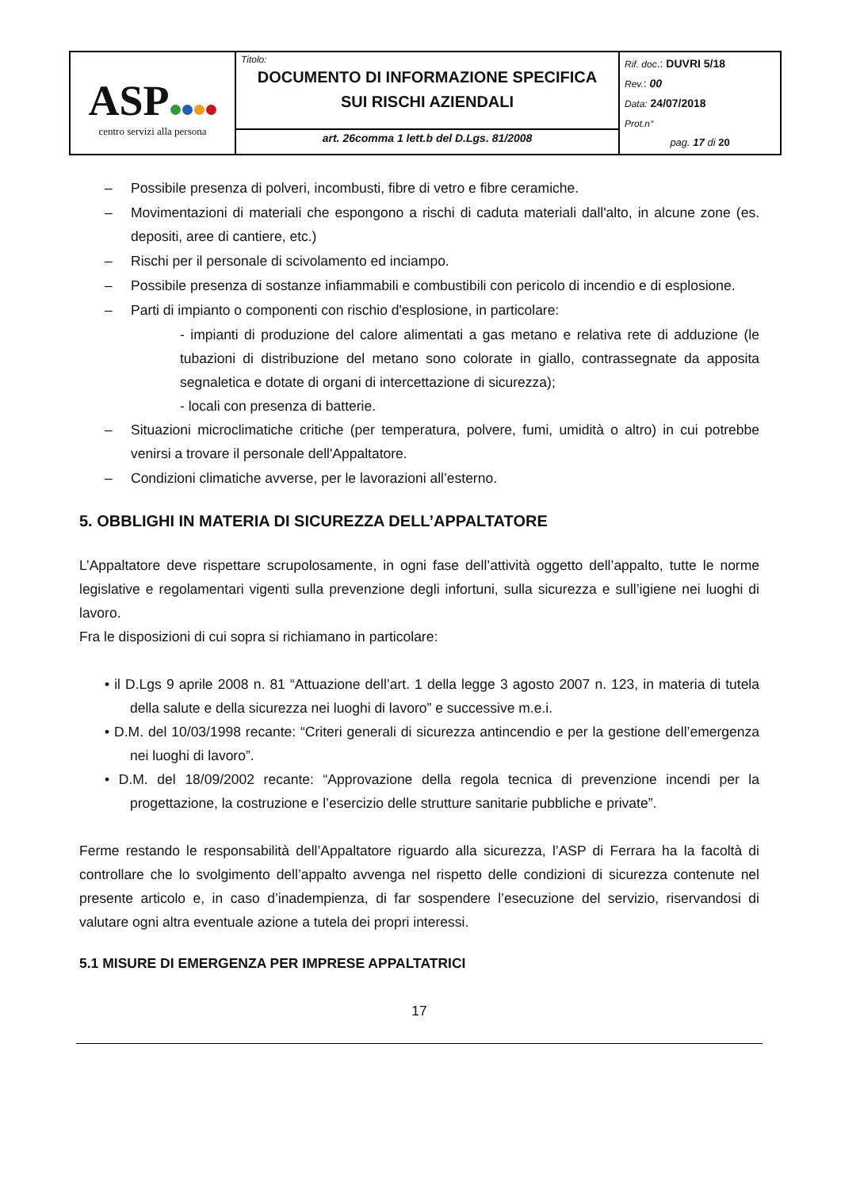| ASP centro servizi alla persona | Titolo: DOCUMENTO DI INFORMAZIONE SPECIFICA SUI RISCHI AZIENDALI | Rif. doc .: DUVRI 5/18 Rev. : 00 Data: 24/07/2018 Prot.n° pag. 17 di 20 |
| | art. 26comma 1 lett.b del D.Lgs. 81/2008 | |
– Possibile presenza di polveri, incombusti, fibre di vetro e fibre ceramiche.
– Movimentazioni di materiali che espongono a rischi di caduta materiali dall'alto, in alcune zone (es. depositi, aree di cantiere, etc.)
– Rischi per il personale di scivolamento ed inciampo.
– Possibile presenza di sostanze infiammabili e combustibili con pericolo di incendio e di esplosione.
– Parti di impianto o componenti con rischio d'esplosione, in particolare:
- impianti di produzione del calore alimentati a gas metano e relativa rete di adduzione (le tubazioni di distribuzione del metano sono colorate in giallo, contrassegnate da apposita segnaletica e dotate di organi di intercettazione di sicurezza);
- locali con presenza di batterie.
– Situazioni microclimatiche critiche (per temperatura, polvere, fumi, umidità o altro) in cui potrebbe venirsi a trovare il personale dell'Appaltatore.
– Condizioni climatiche avverse, per le lavorazioni all’esterno.
5. OBBLIGHI IN MATERIA DI SICUREZZA DELL’APPALTATORE
L’Appaltatore deve rispettare scrupolosamente, in ogni fase dell’attività oggetto dell’appalto, tutte le norme legislative e regolamentari vigenti sulla prevenzione degli infortuni, sulla sicurezza e sull’igiene nei luoghi di lavoro.
Fra le disposizioni di cui sopra si richiamano in particolare:
• il D.Lgs 9 aprile 2008 n. 81 “Attuazione dell’art. 1 della legge 3 agosto 2007 n. 123, in materia di tutela della salute e della sicurezza nei luoghi di lavoro” e successive m.e.i.
• D.M. del 10/03/1998 recante: “Criteri generali di sicurezza antincendio e per la gestione dell’emergenza nei luoghi di lavoro”.
• D.M. del 18/09/2002 recante: “Approvazione della regola tecnica di prevenzione incendi per la progettazione, la costruzione e l’esercizio delle strutture sanitarie pubbliche e private”.
Ferme restando le responsabilità dell’Appaltatore riguardo alla sicurezza, l’ASP di Ferrara ha la facoltà di controllare che lo svolgimento dell’appalto avvenga nel rispetto delle condizioni di sicurezza contenute nel presente articolo e, in caso d’inadempienza, di far sospendere l’esecuzione del servizio, riservandosi di valutare ogni altra eventuale azione a tutela dei propri interessi.
5.1 MISURE DI EMERGENZA PER IMPRESE APPALTATRICI
17